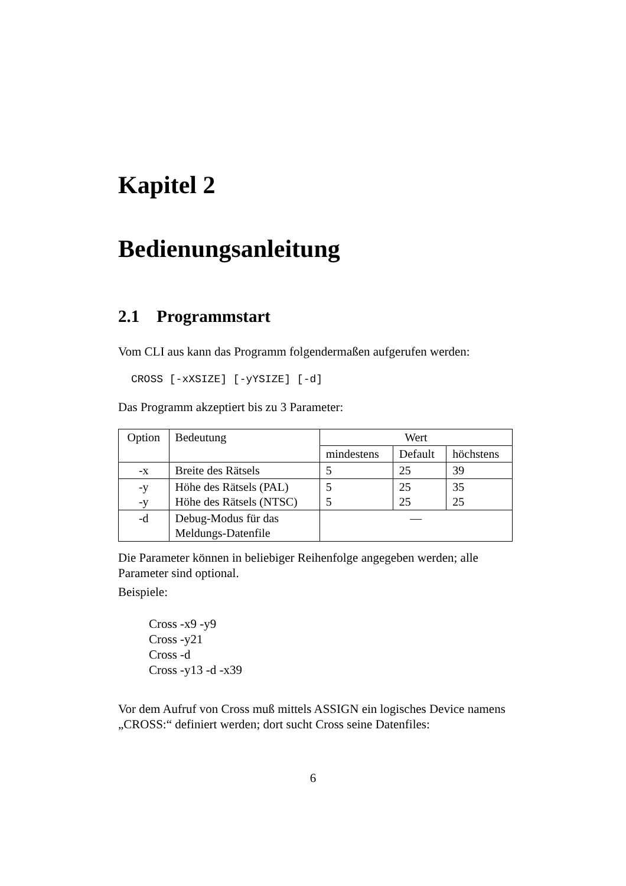Kapitel 2
Bedienungsanleitung
2.1 Programmstart
Vom CLI aus kann das Programm folgendermaßen aufgerufen werden:
CROSS [-xXSIZE] [-yYSIZE] [-d]
Das Programm akzeptiert bis zu 3 Parameter:
| Option | Bedeutung | Wert | | |
| --- | --- | --- | --- | --- |
| | | mindestens | Default | höchstens |
| -x | Breite des Rätsels | 5 | 25 | 39 |
| -y -y | Höhe des Rätsels (PAL) Höhe des Rätsels (NTSC) | 5 5 | 25 25 | 35 25 |
| -d | Debug-Modus für das Meldungs-Datenfile | — | | |
Die Parameter können in beliebiger Reihenfolge angegeben werden; alle Parameter sind optional.
Beispiele:
Cross -x9 -y9
Cross -y21
Cross -d
Cross -y13 -d -x39
Vor dem Aufruf von Cross muß mittels ASSIGN ein logisches Device namens „CROSS:“ definiert werden; dort sucht Cross seine Datenfiles:
6